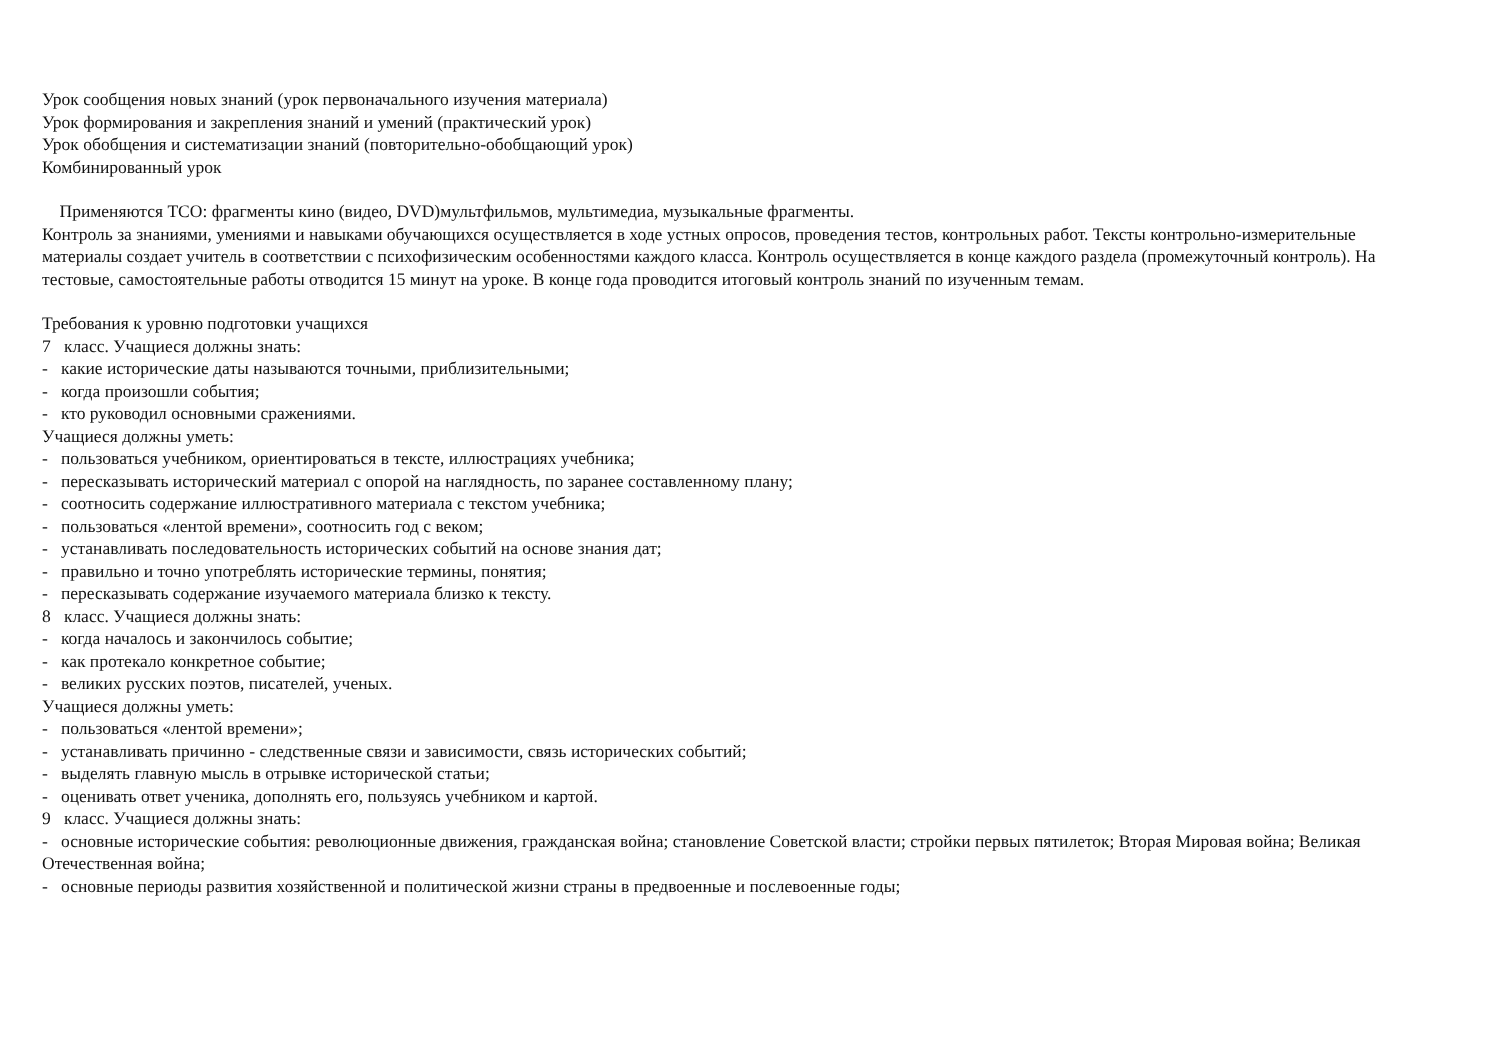Урок сообщения новых знаний (урок первоначального изучения материала)
Урок формирования и закрепления знаний и умений (практический урок)
Урок обобщения и систематизации знаний (повторительно-обобщающий урок)
Комбинированный урок
Применяются ТСО: фрагменты кино (видео, DVD)мультфильмов, мультимедиа, музыкальные фрагменты.
Контроль за знаниями, умениями и навыками обучающихся осуществляется в ходе устных опросов, проведения тестов, контрольных работ. Тексты контрольно-измерительные материалы создает учитель в соответствии с психофизическим особенностями каждого класса. Контроль осуществляется в конце каждого раздела (промежуточный контроль). На тестовые, самостоятельные работы отводится 15 минут на уроке. В конце года проводится итоговый контроль знаний по изученным темам.
Требования к уровню подготовки учащихся
7 класс. Учащиеся должны знать:
- какие исторические даты называются точными, приблизительными;
- когда произошли события;
- кто руководил основными сражениями.
Учащиеся должны уметь:
- пользоваться учебником, ориентироваться в тексте, иллюстрациях учебника;
- пересказывать исторический материал с опорой на наглядность, по заранее составленному плану;
- соотносить содержание иллюстративного материала с текстом учебника;
- пользоваться «лентой времени», соотносить год с веком;
- устанавливать последовательность исторических событий на основе знания дат;
- правильно и точно употреблять исторические термины, понятия;
- пересказывать содержание изучаемого материала близко к тексту.
8 класс. Учащиеся должны знать:
- когда началось и закончилось событие;
- как протекало конкретное событие;
- великих русских поэтов, писателей, ученых.
Учащиеся должны уметь:
- пользоваться «лентой времени»;
- устанавливать причинно - следственные связи и зависимости, связь исторических событий;
- выделять главную мысль в отрывке исторической статьи;
- оценивать ответ ученика, дополнять его, пользуясь учебником и картой.
9 класс. Учащиеся должны знать:
- основные исторические события: революционные движения, гражданская война; становление Советской власти; стройки первых пятилеток; Вторая Мировая война; Великая Отечественная война;
- основные периоды развития хозяйственной и политической жизни страны в предвоенные и послевоенные годы;